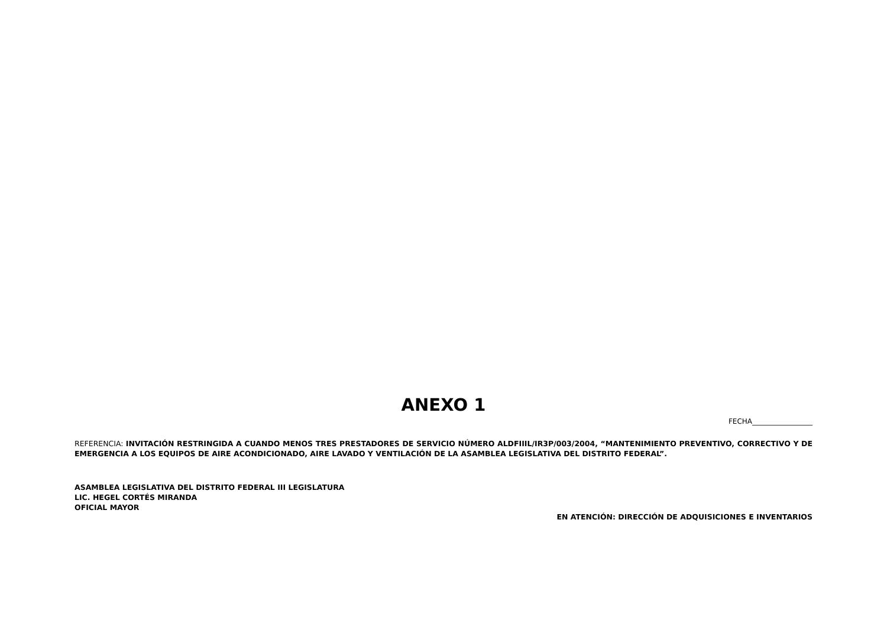ANEXO 1
FECHA_________________
REFERENCIA: INVITACIÓN RESTRINGIDA A CUANDO MENOS TRES PRESTADORES DE SERVICIO NÚMERO ALDFIIIL/IR3P/003/2004, “MANTENIMIENTO PREVENTIVO, CORRECTIVO Y DE EMERGENCIA A LOS EQUIPOS DE AIRE ACONDICIONADO, AIRE LAVADO Y VENTILACIÓN DE LA ASAMBLEA LEGISLATIVA DEL DISTRITO FEDERAL”.
ASAMBLEA LEGISLATIVA DEL DISTRITO FEDERAL III LEGISLATURA
LIC. HEGEL CORTÉS MIRANDA
OFICIAL MAYOR
EN ATENCIÓN: DIRECCIÓN DE ADQUISICIONES E INVENTARIOS